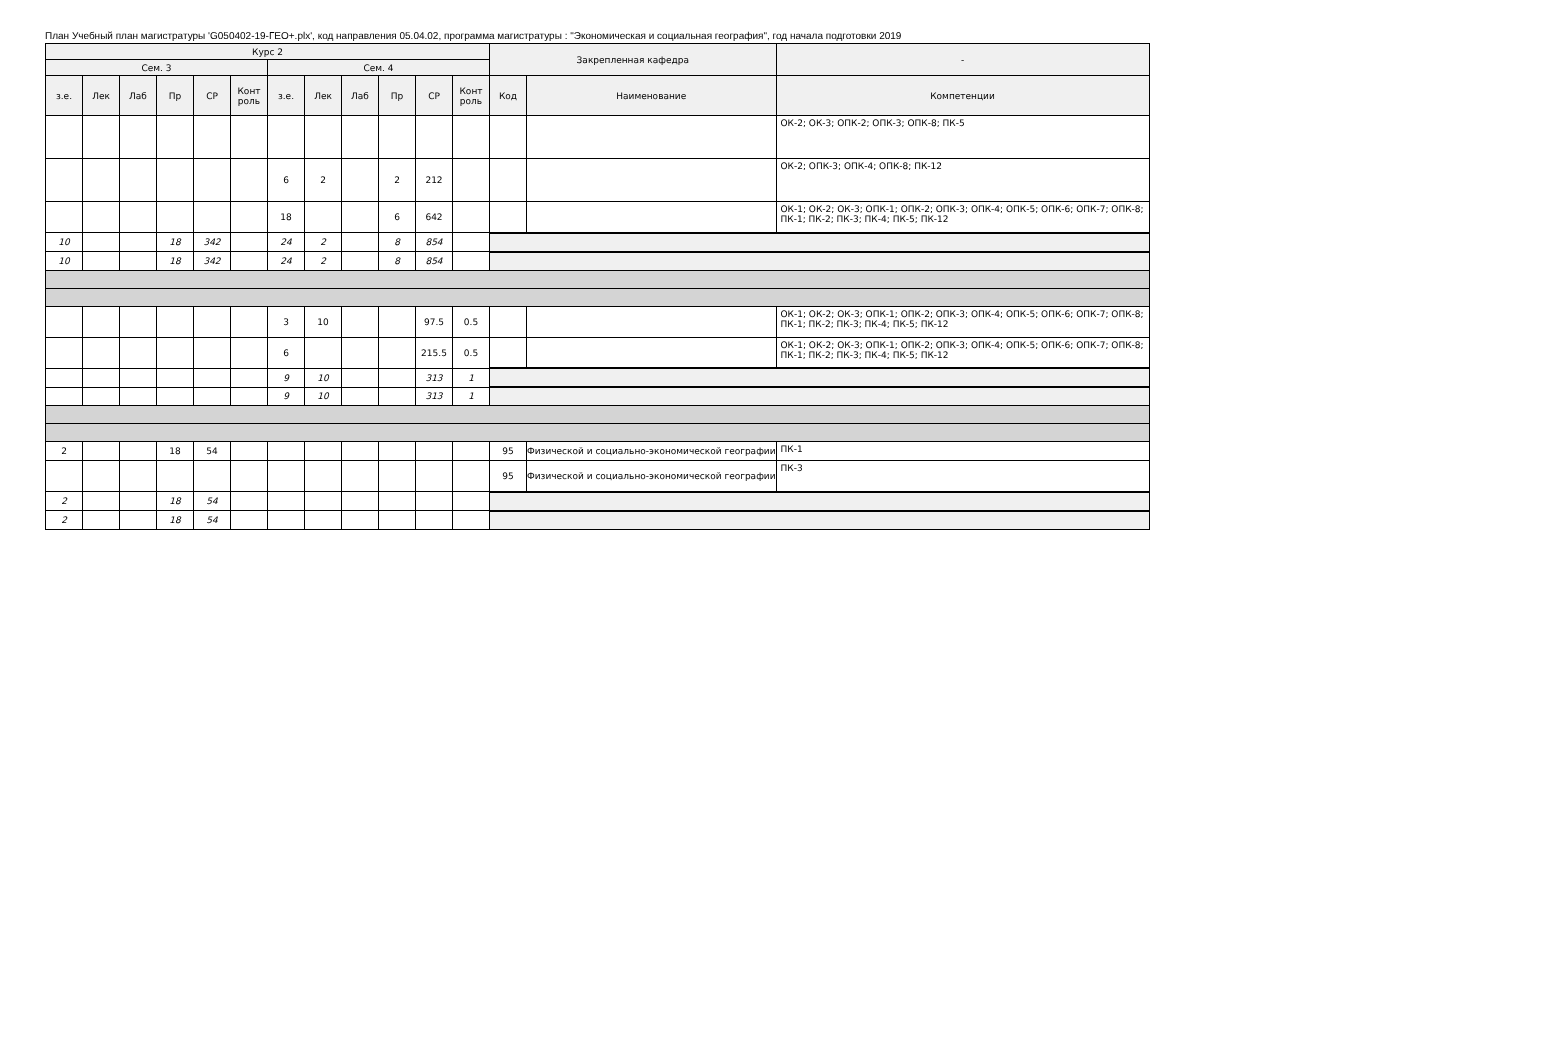План Учебный план магистратуры 'G050402-19-ГЕО+.plx', код направления 05.04.02, программа магистратуры : "Экономическая и социальная география", год начала подготовки 2019
| Курс 2 | | | | | | | | | | | | Закрепленная кафедра | | - |
| --- | --- | --- | --- | --- | --- | --- | --- | --- | --- | --- | --- | --- | --- | --- |
| Сем. 3 | | | | | | Сем. 4 | | | | | | | | |
| з.е. | Лек | Лаб | Пр | СР | Конт роль | з.е. | Лек | Лаб | Пр | СР | Конт роль | Код | Наименование | Компетенции |
| | | | | | | | | | | | | | | ОК-2; ОК-3; ОПК-2; ОПК-3; ОПК-8; ПК-5 |
| | | | | | | 6 | 2 | | 2 | 212 | | | | ОК-2; ОПК-3; ОПК-4; ОПК-8; ПК-12 |
| | | | | | | 18 | | | 6 | 642 | | | | ОК-1; ОК-2; ОК-3; ОПК-1; ОПК-2; ОПК-3; ОПК-4; ОПК-5; ОПК-6; ОПК-7; ОПК-8; ПК-1; ПК-2; ПК-3; ПК-4; ПК-5; ПК-12 |
| 10 | | | 18 | 342 | | 24 | 2 | | 8 | 854 | | | | |
| 10 | | | 18 | 342 | | 24 | 2 | | 8 | 854 | | | | |
| | | | | | | 3 | 10 | | | 97.5 | 0.5 | | | ОК-1; ОК-2; ОК-3; ОПК-1; ОПК-2; ОПК-3; ОПК-4; ОПК-5; ОПК-6; ОПК-7; ОПК-8; ПК-1; ПК-2; ПК-3; ПК-4; ПК-5; ПК-12 |
| | | | | | | 6 | | | | 215.5 | 0.5 | | | ОК-1; ОК-2; ОК-3; ОПК-1; ОПК-2; ОПК-3; ОПК-4; ОПК-5; ОПК-6; ОПК-7; ОПК-8; ПК-1; ПК-2; ПК-3; ПК-4; ПК-5; ПК-12 |
| | | | | | | 9 | 10 | | | 313 | 1 | | | |
| | | | | | | 9 | 10 | | | 313 | 1 | | | |
| 2 | | | 18 | 54 | | | | | | | | 95 | Физической и социально-экономической географии | ПК-1 |
| | | | | | | | | | | | | 95 | Физической и социально-экономической географии | ПК-3 |
| 2 | | | 18 | 54 | | | | | | | | | | |
| 2 | | | 18 | 54 | | | | | | | | | | |